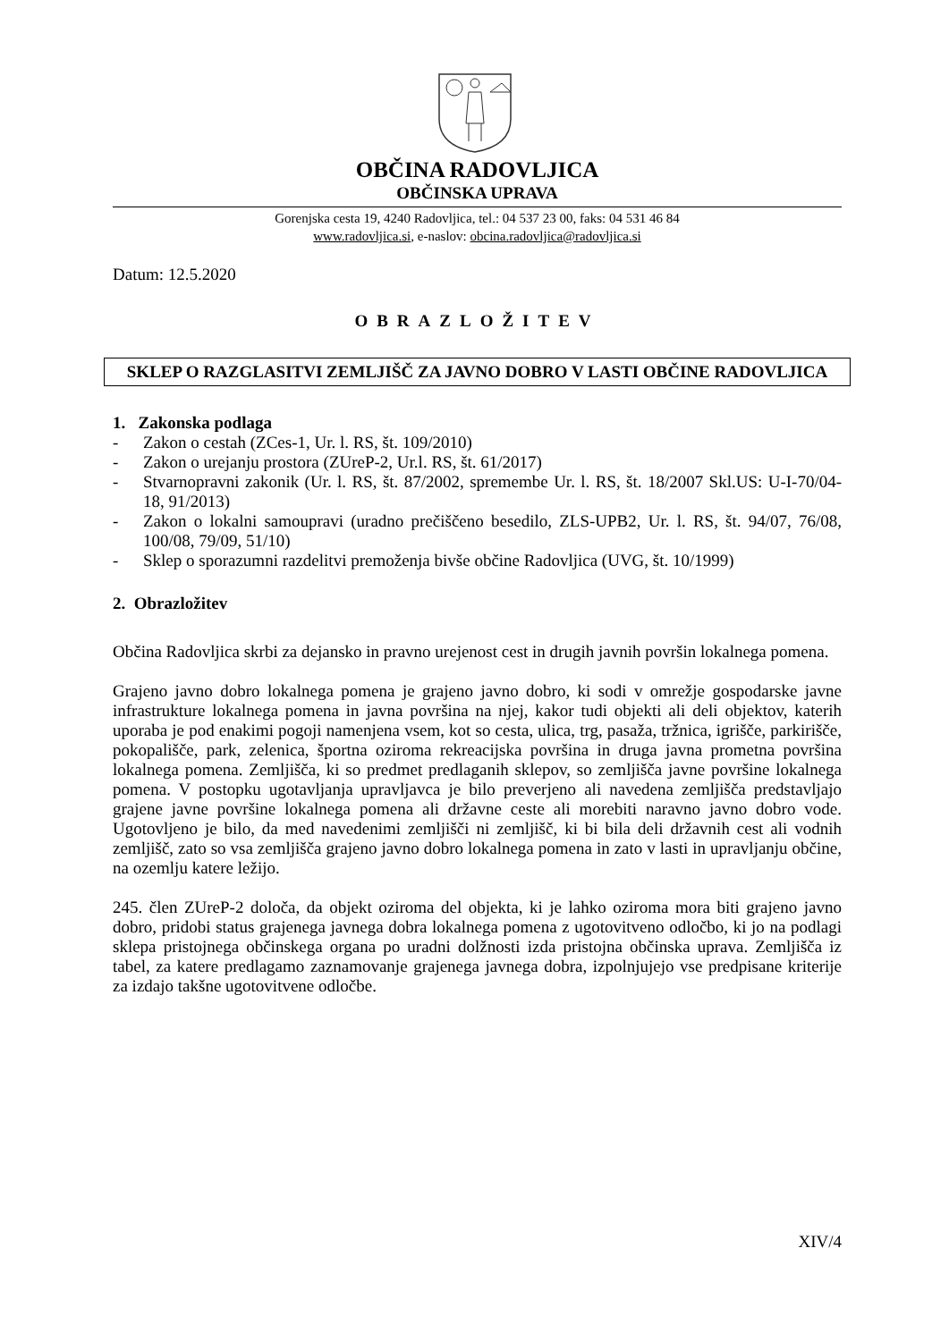OBČINA RADOVLJICA
OBČINSKA UPRAVA
Gorenjska cesta 19, 4240 Radovljica, tel.: 04 537 23 00, faks: 04 531 46 84
www.radovljica.si, e-naslov: obcina.radovljica@radovljica.si
Datum: 12.5.2020
OBRAZLOŽITEV
SKLEP O RAZGLASITVI ZEMLJIŠČ ZA JAVNO DOBRO V LASTI OBČINE RADOVLJICA
1. Zakonska podlaga
- Zakon o cestah (ZCes-1, Ur. l. RS, št. 109/2010)
- Zakon o urejanju prostora (ZUreP-2, Ur.l. RS, št. 61/2017)
- Stvarnopravni zakonik (Ur. l. RS, št. 87/2002, spremembe Ur. l. RS, št. 18/2007 Skl.US: U-I-70/04-18, 91/2013)
- Zakon o lokalni samoupravi (uradno prečiščeno besedilo, ZLS-UPB2, Ur. l. RS, št. 94/07, 76/08, 100/08, 79/09, 51/10)
- Sklep o sporazumni razdelitvi premoženja bivše občine Radovljica (UVG, št. 10/1999)
2. Obrazložitev
Občina Radovljica skrbi za dejansko in pravno urejenost cest in drugih javnih površin lokalnega pomena.
Grajeno javno dobro lokalnega pomena je grajeno javno dobro, ki sodi v omrežje gospodarske javne infrastrukture lokalnega pomena in javna površina na njej, kakor tudi objekti ali deli objektov, katerih uporaba je pod enakimi pogoji namenjena vsem, kot so cesta, ulica, trg, pasaža, tržnica, igrišče, parkirišče, pokopališče, park, zelenica, športna oziroma rekreacijska površina in druga javna prometna površina lokalnega pomena. Zemljišča, ki so predmet predlaganih sklepov, so zemljišča javne površine lokalnega pomena. V postopku ugotavljanja upravljavca je bilo preverjeno ali navedena zemljišča predstavljajo grajene javne površine lokalnega pomena ali državne ceste ali morebiti naravno javno dobro vode. Ugotovljeno je bilo, da med navedenimi zemljišči ni zemljišč, ki bi bila deli državnih cest ali vodnih zemljišč, zato so vsa zemljišča grajeno javno dobro lokalnega pomena in zato v lasti in upravljanju občine, na ozemlju katere ležijo.
245. člen ZUreP-2 določa, da objekt oziroma del objekta, ki je lahko oziroma mora biti grajeno javno dobro, pridobi status grajenega javnega dobra lokalnega pomena z ugotovitveno odločbo, ki jo na podlagi sklepa pristojnega občinskega organa po uradni dolžnosti izda pristojna občinska uprava. Zemljišča iz tabel, za katere predlagamo zaznamovanje grajenega javnega dobra, izpolnjujejo vse predpisane kriterije za izdajo takšne ugotovitvene odločbe.
XIV/4